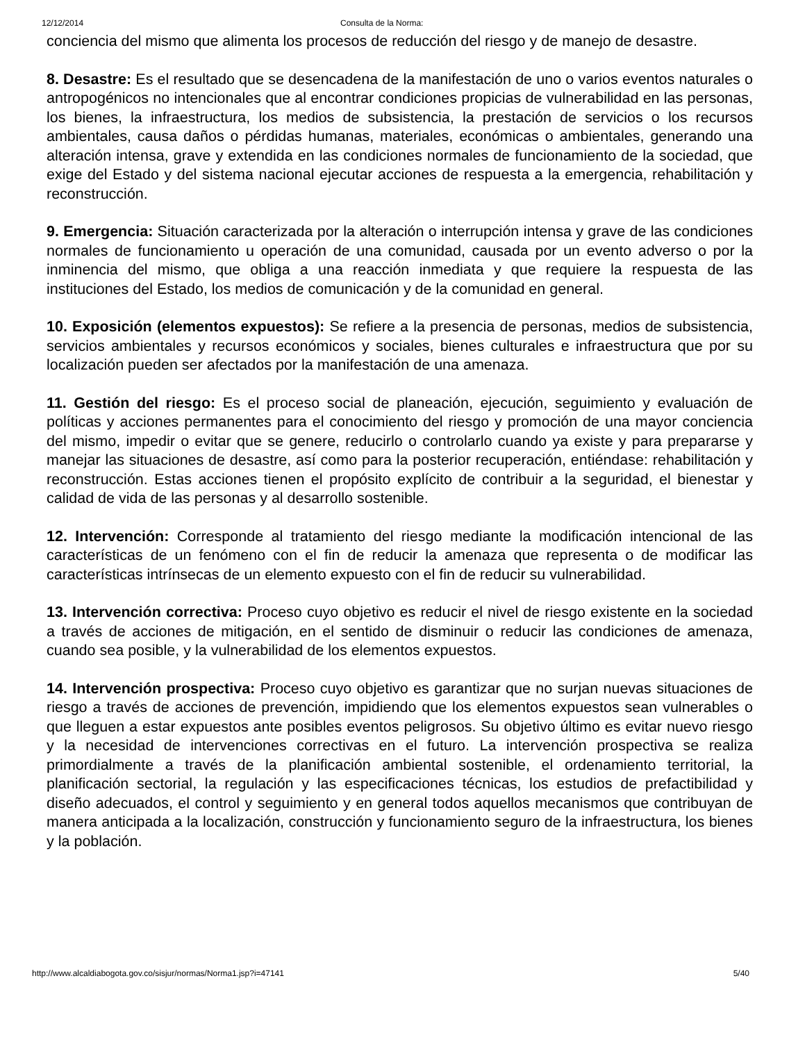12/12/2014 Consulta de la Norma:
conciencia del mismo que alimenta los procesos de reducción del riesgo y de manejo de desastre.
8. Desastre: Es el resultado que se desencadena de la manifestación de uno o varios eventos naturales o antropogénicos no intencionales que al encontrar condiciones propicias de vulnerabilidad en las personas, los bienes, la infraestructura, los medios de subsistencia, la prestación de servicios o los recursos ambientales, causa daños o pérdidas humanas, materiales, económicas o ambientales, generando una alteración intensa, grave y extendida en las condiciones normales de funcionamiento de la sociedad, que exige del Estado y del sistema nacional ejecutar acciones de respuesta a la emergencia, rehabilitación y reconstrucción.
9. Emergencia: Situación caracterizada por la alteración o interrupción intensa y grave de las condiciones normales de funcionamiento u operación de una comunidad, causada por un evento adverso o por la inminencia del mismo, que obliga a una reacción inmediata y que requiere la respuesta de las instituciones del Estado, los medios de comunicación y de la comunidad en general.
10. Exposición (elementos expuestos): Se refiere a la presencia de personas, medios de subsistencia, servicios ambientales y recursos económicos y sociales, bienes culturales e infraestructura que por su localización pueden ser afectados por la manifestación de una amenaza.
11. Gestión del riesgo: Es el proceso social de planeación, ejecución, seguimiento y evaluación de políticas y acciones permanentes para el conocimiento del riesgo y promoción de una mayor conciencia del mismo, impedir o evitar que se genere, reducirlo o controlarlo cuando ya existe y para prepararse y manejar las situaciones de desastre, así como para la posterior recuperación, entiéndase: rehabilitación y reconstrucción. Estas acciones tienen el propósito explícito de contribuir a la seguridad, el bienestar y calidad de vida de las personas y al desarrollo sostenible.
12. Intervención: Corresponde al tratamiento del riesgo mediante la modificación intencional de las características de un fenómeno con el fin de reducir la amenaza que representa o de modificar las características intrínsecas de un elemento expuesto con el fin de reducir su vulnerabilidad.
13. Intervención correctiva: Proceso cuyo objetivo es reducir el nivel de riesgo existente en la sociedad a través de acciones de mitigación, en el sentido de disminuir o reducir las condiciones de amenaza, cuando sea posible, y la vulnerabilidad de los elementos expuestos.
14. Intervención prospectiva: Proceso cuyo objetivo es garantizar que no surjan nuevas situaciones de riesgo a través de acciones de prevención, impidiendo que los elementos expuestos sean vulnerables o que lleguen a estar expuestos ante posibles eventos peligrosos. Su objetivo último es evitar nuevo riesgo y la necesidad de intervenciones correctivas en el futuro. La intervención prospectiva se realiza primordialmente a través de la planificación ambiental sostenible, el ordenamiento territorial, la planificación sectorial, la regulación y las especificaciones técnicas, los estudios de prefactibilidad y diseño adecuados, el control y seguimiento y en general todos aquellos mecanismos que contribuyan de manera anticipada a la localización, construcción y funcionamiento seguro de la infraestructura, los bienes y la población.
http://www.alcaldiabogota.gov.co/sisjur/normas/Norma1.jsp?i=47141 5/40